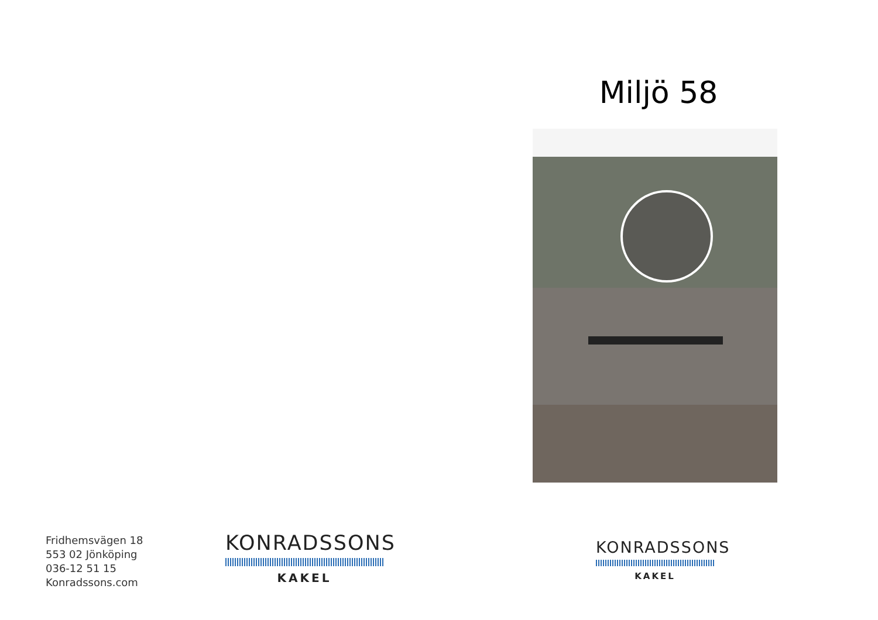Fridhemsvägen 18
553 02 Jönköping
036-12 51 15
Konradssons.com
KONRADSSONS
KAKEL
Miljö 58
KONRADSSONS
KAKEL